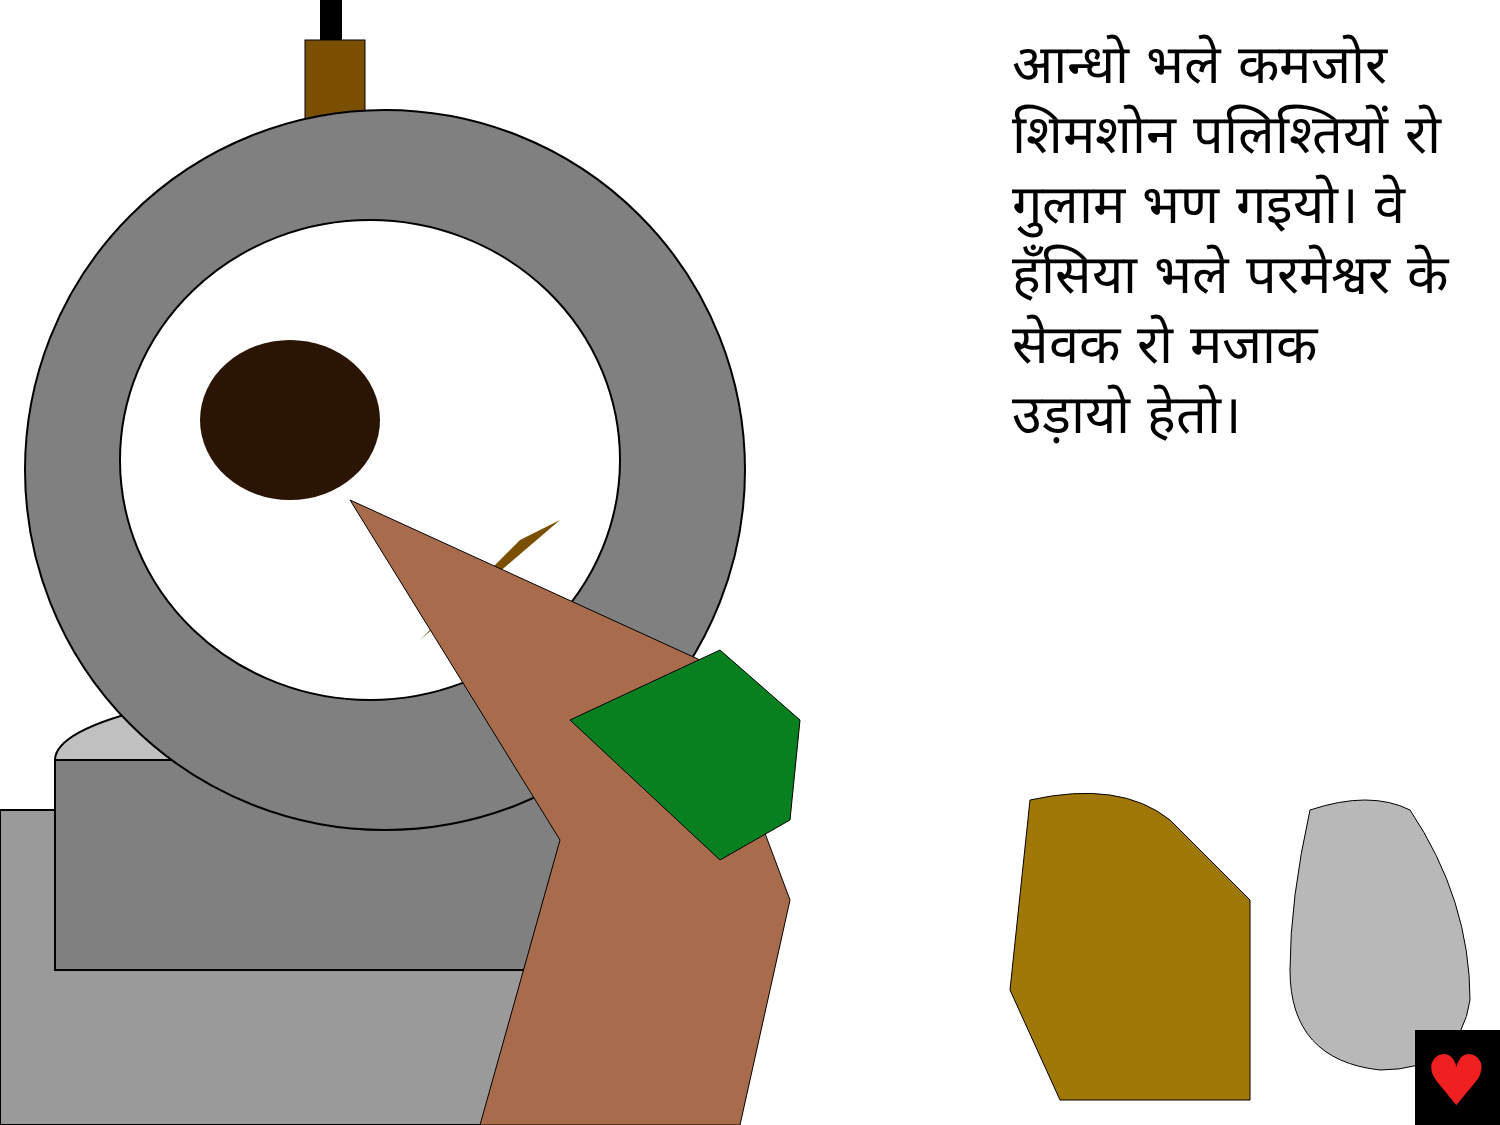♥
आन्धो भले कमजोर शिमशोन पलिश्तियों रो गुलाम भण गइयो। वे हँसिया भले परमेश्वर के सेवक रो मजाक उड़ायो हेतो।